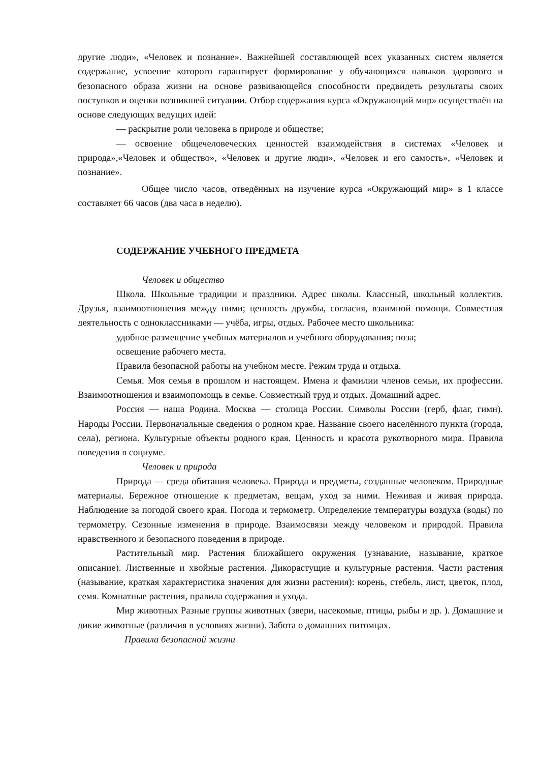другие люди», «Человек и познание». Важнейшей составляющей всех указанных систем является содержание, усвоение которого гарантирует формирование у обучающихся навыков здорового и безопасного образа жизни на основе развивающейся способности предвидеть результаты своих поступков и оценки возникшей ситуации. Отбор содержания курса «Окружающий мир» осуществлён на основе следующих ведущих идей:
— раскрытие роли человека в природе и обществе;
— освоение общечеловеческих ценностей взаимодействия в системах «Человек и природа»,«Человек и общество», «Человек и другие люди», «Человек и его самость», «Человек и познание».
Общее число часов, отведённых на изучение курса «Окружающий мир» в 1 классе составляет 66 часов (два часа в неделю).
СОДЕРЖАНИЕ УЧЕБНОГО ПРЕДМЕТА
Человек и общество
Школа. Школьные традиции и праздники. Адрес школы. Классный, школьный коллектив. Друзья, взаимоотношения между ними; ценность дружбы, согласия, взаимной помощи. Совместная деятельность с одноклассниками — учёба, игры, отдых. Рабочее место школьника:
удобное размещение учебных материалов и учебного оборудования; поза;
освещение рабочего места.
Правила безопасной работы на учебном месте. Режим труда и отдыха.
Семья. Моя семья в прошлом и настоящем. Имена и фамилии членов семьи, их профессии. Взаимоотношения и взаимопомощь в семье. Совместный труд и отдых. Домашний адрес.
Россия — наша Родина. Москва — столица России. Символы России (герб, флаг, гимн). Народы России. Первоначальные сведения о родном крае. Название своего населённого пункта (города, села), региона. Культурные объекты родного края. Ценность и красота рукотворного мира. Правила поведения в социуме.
Человек и природа
Природа — среда обитания человека. Природа и предметы, созданные человеком. Природные материалы. Бережное отношение к предметам, вещам, уход за ними. Неживая и живая природа. Наблюдение за погодой своего края. Погода и термометр. Определение температуры воздуха (воды) по термометру. Сезонные изменения в природе. Взаимосвязи между человеком и природой. Правила нравственного и безопасного поведения в природе.
Растительный мир. Растения ближайшего окружения (узнавание, называние, краткое описание). Лиственные и хвойные растения. Дикорастущие и культурные растения. Части растения (называние, краткая характеристика значения для жизни растения): корень, стебель, лист, цветок, плод, семя. Комнатные растения, правила содержания и ухода.
Мир животных Разные группы животных (звери, насекомые, птицы, рыбы и др. ). Домашние и дикие животные (различия в условиях жизни). Забота о домашних питомцах.
Правила безопасной жизни